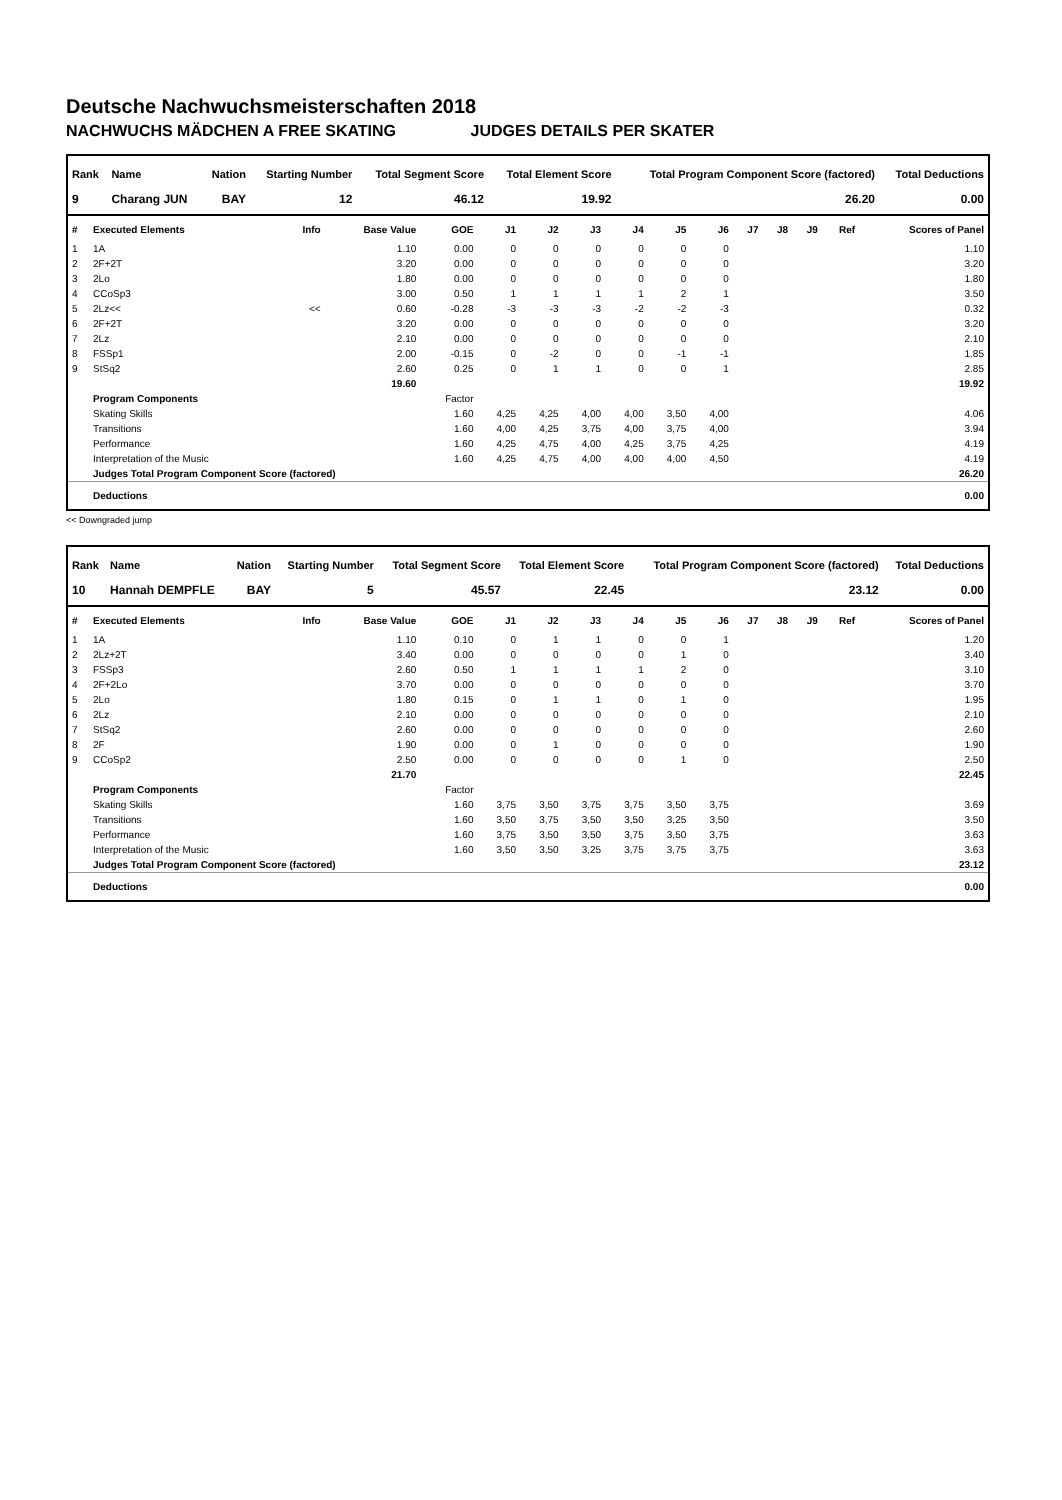Deutsche Nachwuchsmeisterschaften 2018
NACHWUCHS MÄDCHEN A FREE SKATING JUDGES DETAILS PER SKATER
| Rank | Name | Nation | Starting Number | Total Segment Score | Total Element Score | Total Program Component Score (factored) | Total Deductions |
| --- | --- | --- | --- | --- | --- | --- | --- |
| 9 | Charang JUN | BAY | 12 | 46.12 | 19.92 | 26.20 | 0.00 |
| # | Executed Elements | Info | Base Value | GOE | J1 | J2 | J3 | J4 | J5 | J6 | J7 | J8 | J9 | Ref | Scores of Panel |
| --- | --- | --- | --- | --- | --- | --- | --- | --- | --- | --- | --- | --- | --- | --- | --- |
| 1 | 1A | | 1.10 | 0.00 | 0 | 0 | 0 | 0 | 0 | 0 | | | | | 1.10 |
| 2 | 2F+2T | | 3.20 | 0.00 | 0 | 0 | 0 | 0 | 0 | 0 | | | | | 3.20 |
| 3 | 2Lo | | 1.80 | 0.00 | 0 | 0 | 0 | 0 | 0 | 0 | | | | | 1.80 |
| 4 | CCoSp3 | | 3.00 | 0.50 | 1 | 1 | 1 | 1 | 2 | 1 | | | | | 3.50 |
| 5 | 2Lz<< | << | 0.60 | -0.28 | -3 | -3 | -3 | -2 | -2 | -3 | | | | | 0.32 |
| 6 | 2F+2T | | 3.20 | 0.00 | 0 | 0 | 0 | 0 | 0 | 0 | | | | | 3.20 |
| 7 | 2Lz | | 2.10 | 0.00 | 0 | 0 | 0 | 0 | 0 | 0 | | | | | 2.10 |
| 8 | FSSp1 | | 2.00 | -0.15 | 0 | -2 | 0 | 0 | -1 | -1 | | | | | 1.85 |
| 9 | StSq2 | | 2.60 | 0.25 | 0 | 1 | 1 | 0 | 0 | 1 | | | | | 2.85 |
| | | | 19.60 | | | | | | | | | | | | 19.92 |
| | Program Components | | | Factor | | | | | | | | | | | |
| | Skating Skills | | | 1.60 | 4,25 | 4,25 | 4,00 | 4,00 | 3,50 | 4,00 | | | | | 4.06 |
| | Transitions | | | 1.60 | 4,00 | 4,25 | 3,75 | 4,00 | 3,75 | 4,00 | | | | | 3.94 |
| | Performance | | | 1.60 | 4,25 | 4,75 | 4,00 | 4,25 | 3,75 | 4,25 | | | | | 4.19 |
| | Interpretation of the Music | | | 1.60 | 4,25 | 4,75 | 4,00 | 4,00 | 4,00 | 4,50 | | | | | 4.19 |
| | Judges Total Program Component Score (factored) | | | | | | | | | | | | | | 26.20 |
| | Deductions | | | | | | | | | | | | | | 0.00 |
<< Downgraded jump
| Rank | Name | Nation | Starting Number | Total Segment Score | Total Element Score | Total Program Component Score (factored) | Total Deductions |
| --- | --- | --- | --- | --- | --- | --- | --- |
| 10 | Hannah DEMPFLE | BAY | 5 | 45.57 | 22.45 | 23.12 | 0.00 |
| # | Executed Elements | Info | Base Value | GOE | J1 | J2 | J3 | J4 | J5 | J6 | J7 | J8 | J9 | Ref | Scores of Panel |
| --- | --- | --- | --- | --- | --- | --- | --- | --- | --- | --- | --- | --- | --- | --- | --- |
| 1 | 1A | | 1.10 | 0.10 | 0 | 1 | 1 | 0 | 0 | 1 | | | | | 1.20 |
| 2 | 2Lz+2T | | 3.40 | 0.00 | 0 | 0 | 0 | 0 | 1 | 0 | | | | | 3.40 |
| 3 | FSSp3 | | 2.60 | 0.50 | 1 | 1 | 1 | 1 | 2 | 0 | | | | | 3.10 |
| 4 | 2F+2Lo | | 3.70 | 0.00 | 0 | 0 | 0 | 0 | 0 | 0 | | | | | 3.70 |
| 5 | 2Lo | | 1.80 | 0.15 | 0 | 1 | 1 | 0 | 1 | 0 | | | | | 1.95 |
| 6 | 2Lz | | 2.10 | 0.00 | 0 | 0 | 0 | 0 | 0 | 0 | | | | | 2.10 |
| 7 | StSq2 | | 2.60 | 0.00 | 0 | 0 | 0 | 0 | 0 | 0 | | | | | 2.60 |
| 8 | 2F | | 1.90 | 0.00 | 0 | 1 | 0 | 0 | 0 | 0 | | | | | 1.90 |
| 9 | CCoSp2 | | 2.50 | 0.00 | 0 | 0 | 0 | 0 | 1 | 0 | | | | | 2.50 |
| | | | 21.70 | | | | | | | | | | | | 22.45 |
| | Program Components | | | Factor | | | | | | | | | | | |
| | Skating Skills | | | 1.60 | 3,75 | 3,50 | 3,75 | 3,75 | 3,50 | 3,75 | | | | | 3.69 |
| | Transitions | | | 1.60 | 3,50 | 3,75 | 3,50 | 3,50 | 3,25 | 3,50 | | | | | 3.50 |
| | Performance | | | 1.60 | 3,75 | 3,50 | 3,50 | 3,75 | 3,50 | 3,75 | | | | | 3.63 |
| | Interpretation of the Music | | | 1.60 | 3,50 | 3,50 | 3,25 | 3,75 | 3,75 | 3,75 | | | | | 3.63 |
| | Judges Total Program Component Score (factored) | | | | | | | | | | | | | | 23.12 |
| | Deductions | | | | | | | | | | | | | | 0.00 |